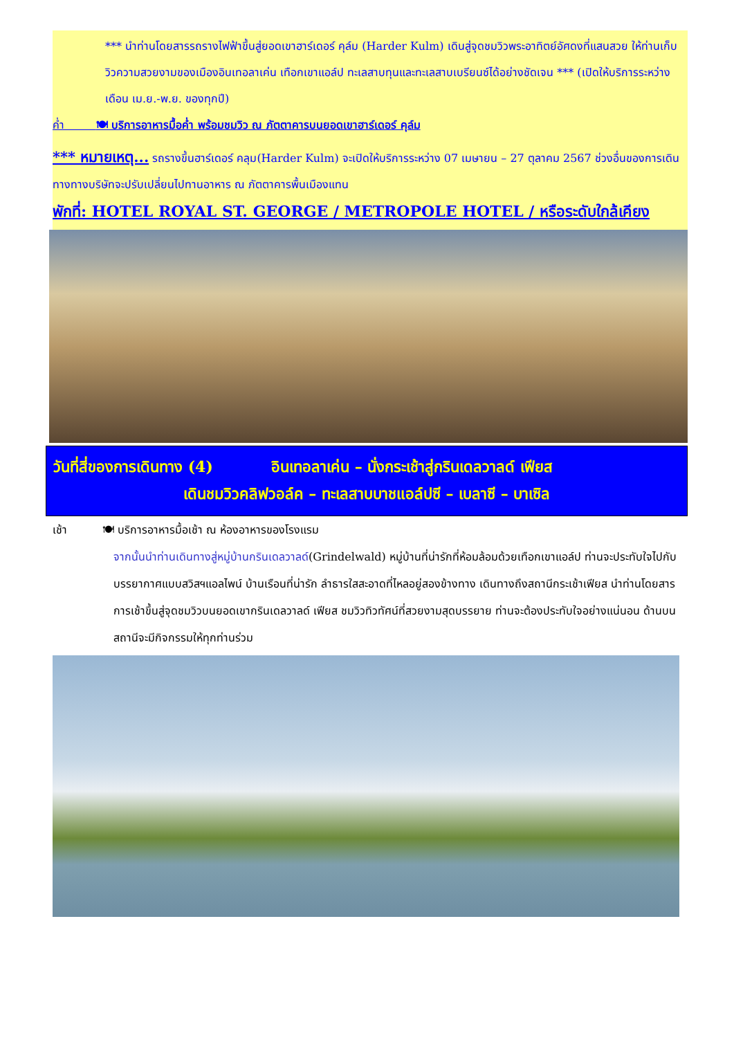*** นำท่านโดยสารรถรางไฟฟ้าขึ้นสู่ยอดเขาฮาร์เดอร์ คุล์ม (Harder Kulm) เดินสู่จุดชมวิวพระอาทิตย์อัศดงที่แสนสวย ให้ท่านเก็บวิวความสวยงามของเมืองอินเทอลาเค่น เทือกเขาแอล์ป ทะเลสาบทุนและทะเลสาบเบรียนซ์ได้อย่างชัดเจน *** (เปิดให้บริการระหว่าง เดือน เม.ย.-พ.ย. ของทุกปี)
ค่ำ 🍽 บริการอาหารมื้อค่ำ พร้อมชมวิว ณ ภัตตาคารบนยอดเขาฮาร์เดอร์ คุล์ม
*** หมายเหตุ... รถรางขึ้นฮาร์เดอร์ คลุม(Harder Kulm) จะเปิดให้บริการระหว่าง 07 เมษายน – 27 ตุลาคม 2567 ช่วงอื่นของการเดินทางทางบริษัทจะปรับเปลี่ยนไปทานอาหาร ณ ภัตตาคารพื้นเมืองแทน
พักที่: HOTEL ROYAL ST. GEORGE / METROPOLE HOTEL / หรือระดับใกล้เคียง
วันที่สี่ของการเดินทาง (4) อินเทอลาเค่น – นั่งกระเช้าสู่กรินเดลวาลด์ เฟียส
เดินชมวิวคลิฟวอล์ค – ทะเลสาบบาชแอล์ปซี – เบลาซี – บาเซิล
เช้า 🍽 บริการอาหารมื้อเช้า ณ ห้องอาหารของโรงแรม
จากนั้นนำท่านเดินทางสู่หมู่บ้านกรินเดลวาลด์(Grindelwald) หมู่บ้านที่น่ารักที่ห้อมล้อมด้วยเทือกเขาแอล์ป ท่านจะประทับใจไปกับบรรยากาศแบบสวิสฯแอลไพน์ บ้านเรือนที่น่ารัก ลำธารใสสะอาดที่ไหลอยู่สองข้างทาง เดินทางถึงสถานีกระเช้าเฟียส นำท่านโดยสารการเช้าขึ้นสู่จุดชมวิวบนยอดเขากรินเดลวาลด์ เฟียส ชมวิวทิวทัศน์ที่สวยงามสุดบรรยาย ท่านจะต้องประทับใจอย่างแน่นอน ด้านบนสถานีจะมีกิจกรรมให้ทุกท่านร่วม